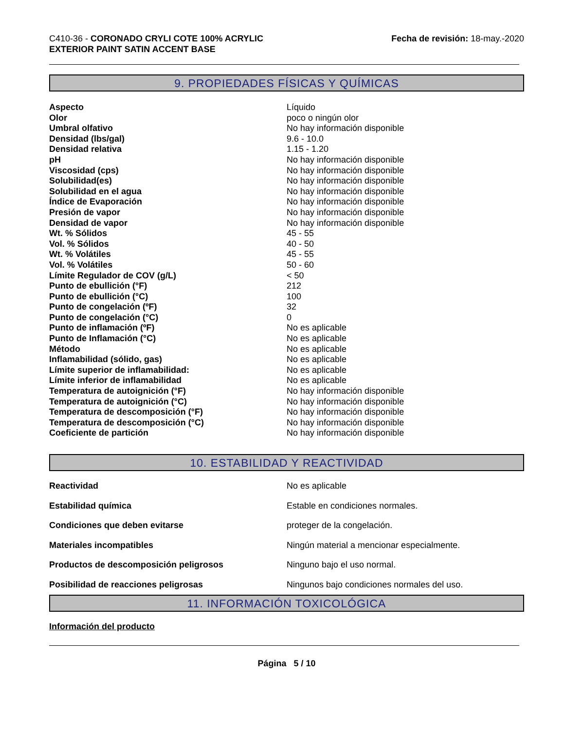C410-36 - CORONADO CRYLI COTE 100% ACRYLIC
EXTERIOR PAINT SATIN ACCENT BASE
Fecha de revisión: 18-may.-2020
9. PROPIEDADES FÍSICAS Y QUÍMICAS
| Aspecto | Líquido |
| Olor | poco o ningún olor |
| Umbral olfativo | No hay información disponible |
| Densidad (lbs/gal) | 9.6 - 10.0 |
| Densidad relativa | 1.15 - 1.20 |
| pH | No hay información disponible |
| Viscosidad (cps) | No hay información disponible |
| Solubilidad(es) | No hay información disponible |
| Solubilidad en el agua | No hay información disponible |
| Índice de Evaporación | No hay información disponible |
| Presión de vapor | No hay información disponible |
| Densidad de vapor | No hay información disponible |
| Wt. % Sólidos | 45 - 55 |
| Vol. % Sólidos | 40 - 50 |
| Wt. % Volátiles | 45 - 55 |
| Vol. % Volátiles | 50 - 60 |
| Límite Regulador de COV (g/L) | < 50 |
| Punto de ebullición (°F) | 212 |
| Punto de ebullición (°C) | 100 |
| Punto de congelación (ºF) | 32 |
| Punto de congelación (°C) | 0 |
| Punto de inflamación (ºF) | No es aplicable |
| Punto de Inflamación (°C) | No es aplicable |
| Método | No es aplicable |
| Inflamabilidad (sólido, gas) | No es aplicable |
| Límite superior de inflamabilidad: | No es aplicable |
| Límite inferior de inflamabilidad | No es aplicable |
| Temperatura de autoignición (°F) | No hay información disponible |
| Temperatura de autoignición (°C) | No hay información disponible |
| Temperatura de descomposición (°F) | No hay información disponible |
| Temperatura de descomposición (°C) | No hay información disponible |
| Coeficiente de partición | No hay información disponible |
10. ESTABILIDAD Y REACTIVIDAD
| Reactividad | No es aplicable |
| Estabilidad química | Estable en condiciones normales. |
| Condiciones que deben evitarse | proteger de la congelación. |
| Materiales incompatibles | Ningún material a mencionar especialmente. |
| Productos de descomposición peligrosos | Ninguno bajo el uso normal. |
| Posibilidad de reacciones peligrosas | Ningunos bajo condiciones normales del uso. |
11. INFORMACIÓN TOXICOLÓGICA
Información del producto
Página 5 / 10